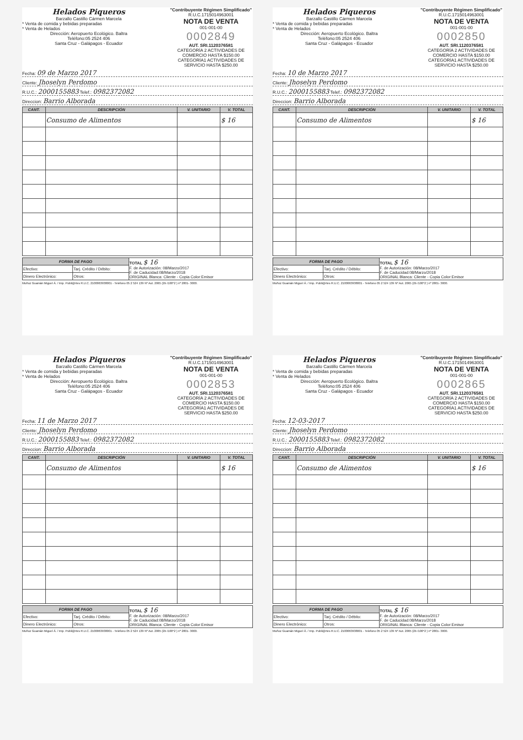Helados Piqueros
Barzallo Castillo Cármen Marcela
* Venta de comida y bebidas preparadas
* Venta de Helados
Dirección: Aeropuerto Ecológico. Baltra
Teléfono:05 2524 406
Santa Cruz - Galápagos - Ecuador
"Contribuyente Régimen Simplificado"
R.U.C.1715014963001
NOTA DE VENTA
001-001-00
0002849
AUT. SRI.1120376581
CATEGORÍA 2 ACTIVIDADES DE COMERCIO HASTA $150.00
CATEGORÍA1 ACTIVIDADES DE SERVICIO HASTA $250.00
Fecha: 09 de Marzo 2017
Cliente: Jhoselyn Perdomo
R.U.C.: 2000155883 Telef.: 0982372082
Direccion: Barrio Alborada
| CANT. | DESCRIPCIÓN | V. UNITARIO | V. TOTAL |
| --- | --- | --- | --- |
| | Consumo de Alimentos | | $ 16 |
| FORMA DE PAGO | | TOTAL $ 16 F. de Autorización: 08/Marzo/2017 F. de Caducidad:08/Marzo/2018 ORIGINAL Blanca: Cliente - Copia Color:Emisor |
| Efectivo: | Tarj. Crédito / Débito: | |
| Dinero Electrónico: | Otros: | |
Muñoz Guamán Miguel Á. / Imp. Publi@rtes R.U.C. 2100063938001 - Telefono 05 2 524 139 Nº Aut. 2065 (2b /100*2 ) nº 2801- 3000.
Helados Piqueros
Barzallo Castillo Cármen Marcela
* Venta de comida y bebidas preparadas
* Venta de Helados
Dirección: Aeropuerto Ecológico. Baltra
Teléfono:05 2524 406
Santa Cruz - Galápagos - Ecuador
"Contribuyente Régimen Simplificado"
R.U.C.1715014963001
NOTA DE VENTA
001-001-00
0002850
AUT. SRI.1120376581
CATEGORÍA 2 ACTIVIDADES DE COMERCIO HASTA $150.00
CATEGORÍA1 ACTIVIDADES DE SERVICIO HASTA $250.00
Fecha: 10 de Marzo 2017
Cliente: Jhoselyn Perdomo
R.U.C.: 2000155883 Telef.: 0982372082
Direccion: Barrio Alborada
| CANT. | DESCRIPCIÓN | V. UNITARIO | V. TOTAL |
| --- | --- | --- | --- |
| | Consumo de Alimentos | | $ 16 |
| FORMA DE PAGO | | TOTAL $ 16 F. de Autorización: 08/Marzo/2017 F. de Caducidad:08/Marzo/2018 ORIGINAL Blanca: Cliente - Copia Color:Emisor |
| Efectivo: | Tarj. Crédito / Débito: | |
| Dinero Electrónico: | Otros: | |
Muñoz Guamán Miguel Á. / Imp. Publi@rtes R.U.C. 2100063938001 - Telefono 05 2 524 139 Nº Aut. 2065 (2b /100*2 ) nº 2801- 3000.
Helados Piqueros
Barzallo Castillo Cármen Marcela
* Venta de comida y bebidas preparadas
* Venta de Helados
Dirección: Aeropuerto Ecológico. Baltra
Teléfono:05 2524 406
Santa Cruz - Galápagos - Ecuador
"Contribuyente Régimen Simplificado"
R.U.C.1715014963001
NOTA DE VENTA
001-001-00
0002853
AUT. SRI.1120376581
CATEGORÍA 2 ACTIVIDADES DE COMERCIO HASTA $150.00
CATEGORÍA1 ACTIVIDADES DE SERVICIO HASTA $250.00
Fecha: 11 de Marzo 2017
Cliente: Jhoselyn Perdomo
R.U.C.: 2000155883 Telef.: 0982372082
Direccion: Barrio Alborada
| CANT. | DESCRIPCIÓN | V. UNITARIO | V. TOTAL |
| --- | --- | --- | --- |
| | Consumo de Alimentos | | $ 16 |
| FORMA DE PAGO | | TOTAL $ 16 F. de Autorización: 08/Marzo/2017 F. de Caducidad:08/Marzo/2018 ORIGINAL Blanca: Cliente - Copia Color:Emisor |
| Efectivo: | Tarj. Crédito / Débito: | |
| Dinero Electrónico: | Otros: | |
Muñoz Guamán Miguel Á. / Imp. Publi@rtes R.U.C. 2100063938001 - Telefono 05 2 524 139 Nº Aut. 2065 (2b /100*2 ) nº 2801- 3000.
Helados Piqueros
Barzallo Castillo Cármen Marcela
* Venta de comida y bebidas preparadas
* Venta de Helados
Dirección: Aeropuerto Ecológico. Baltra
Teléfono:05 2524 406
Santa Cruz - Galápagos - Ecuador
"Contribuyente Régimen Simplificado"
R.U.C.1715014963001
NOTA DE VENTA
001-001-00
0002865
AUT. SRI.1120376581
CATEGORÍA 2 ACTIVIDADES DE COMERCIO HASTA $150.00
CATEGORÍA1 ACTIVIDADES DE SERVICIO HASTA $250.00
Fecha: 12-03-2017
Cliente: Jhoselyn Perdomo
R.U.C.: 2000155883 Telef.: 0982372082
Direccion: Barrio Alborada
| CANT. | DESCRIPCIÓN | V. UNITARIO | V. TOTAL |
| --- | --- | --- | --- |
| | Consumo de Alimentos | | $ 16 |
| FORMA DE PAGO | | TOTAL $ 16 F. de Autorización: 08/Marzo/2017 F. de Caducidad:08/Marzo/2018 ORIGINAL Blanca: Cliente - Copia Color:Emisor |
| Efectivo: | Tarj. Crédito / Débito: | |
| Dinero Electrónico: | Otros: | |
Muñoz Guamán Miguel Á. / Imp. Publi@rtes R.U.C. 2100063938001 - Telefono 05 2 524 139 Nº Aut. 2065 (2b /100*2 ) nº 2801- 3000.